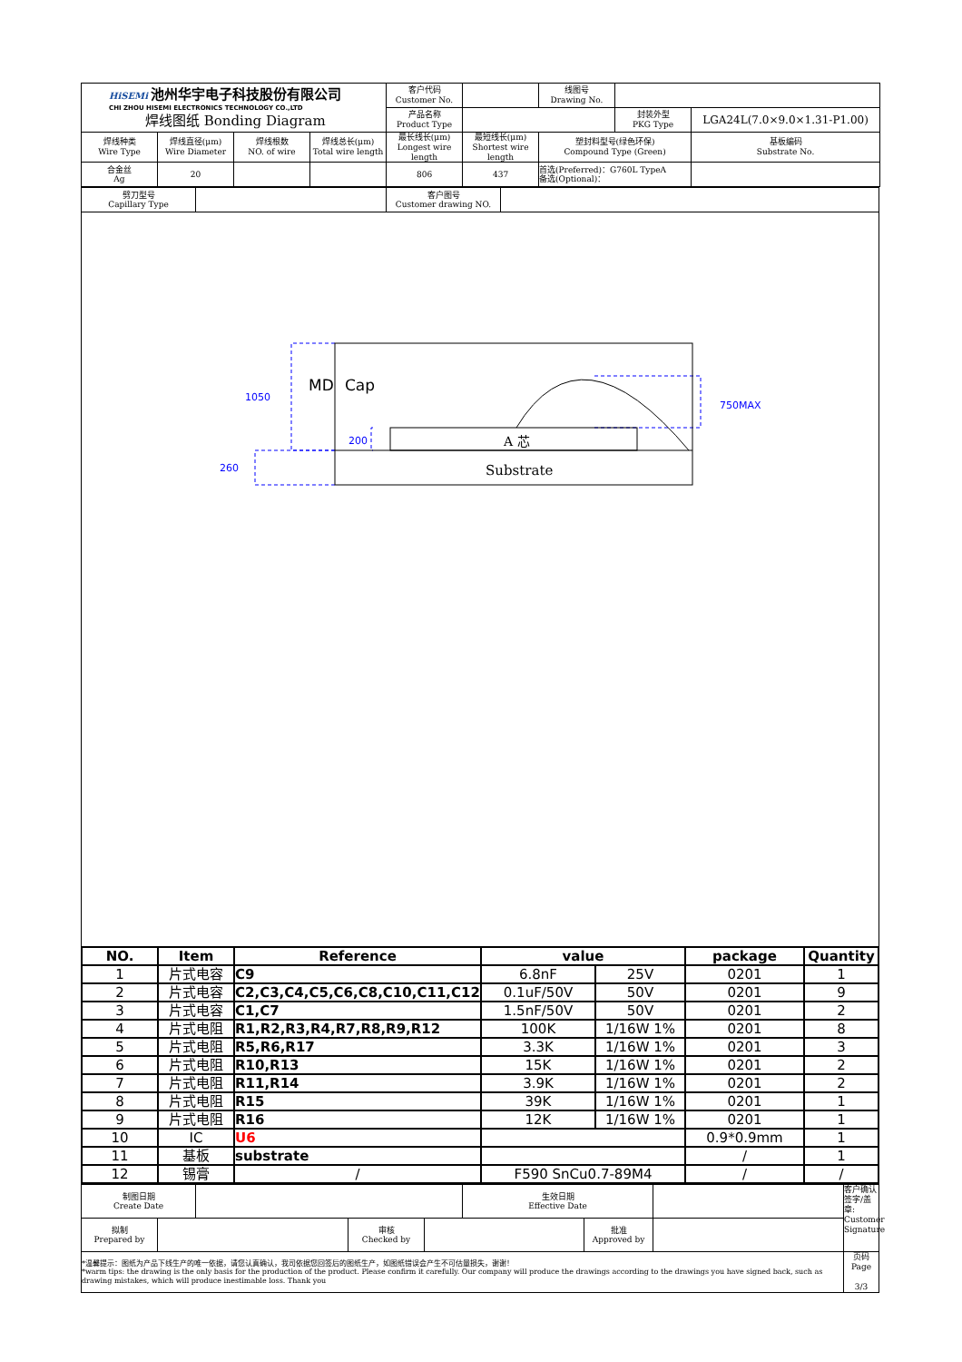| HiSEMi 池州华宇电子科技股份有限公司 CHI ZHOU HISEMI ELECTRONICS TECHNOLOGY CO.,LTD 焊线图纸 Bonding Diagram | | | | 客户代码 Customer No. | | 线图号 Drawing No. | | |
| | | | | 产品名称 Product Type | | | 封装外型 PKG Type | LGA24L(7.0×9.0×1.31-P1.00) |
| 焊线种类 Wire Type | 焊线直径(μm) Wire Diameter | 焊线根数 NO. of wire | 焊线总长(μm) Total wire length | 最长线长(μm) Longest wire length | 最短线长(μm) Shortest wire length | 塑封料型号(绿色环保) Compound Type (Green) | | 基板编码 Substrate No. |
| 合金丝 Ag | 20 | | | 806 | 437 | 首选(Preferred)：G760L TypeA 备选(Optional)： | | |
| 劈刀型号 Capillary Type | | 客户图号 Customer drawing NO. | |
1050
260
200
750MAX
MD
Cap
A 芯
Substrate
| NO. | Item | Reference | value | | package | Quantity |
| --- | --- | --- | --- | --- | --- | --- |
| 1 | 片式电容 | C9 | 6.8nF | 25V | 0201 | 1 |
| 2 | 片式电容 | C2,C3,C4,C5,C6,C8,C10,C11,C12 | 0.1uF/50V | 50V | 0201 | 9 |
| 3 | 片式电容 | C1,C7 | 1.5nF/50V | 50V | 0201 | 2 |
| 4 | 片式电阻 | R1,R2,R3,R4,R7,R8,R9,R12 | 100K | 1/16W 1% | 0201 | 8 |
| 5 | 片式电阻 | R5,R6,R17 | 3.3K | 1/16W 1% | 0201 | 3 |
| 6 | 片式电阻 | R10,R13 | 15K | 1/16W 1% | 0201 | 2 |
| 7 | 片式电阻 | R11,R14 | 3.9K | 1/16W 1% | 0201 | 2 |
| 8 | 片式电阻 | R15 | 39K | 1/16W 1% | 0201 | 1 |
| 9 | 片式电阻 | R16 | 12K | 1/16W 1% | 0201 | 1 |
| 10 | IC | U6 | | | 0.9*0.9mm | 1 |
| 11 | 基板 | substrate | | | / | 1 |
| 12 | 锡膏 | / | F590 SnCu0.7-89M4 | | / | / |
| 制图日期 Create Date | | | | | 生效日期 Effective Date | | | 客户确认签字/盖章: Customer Signature |
| 拟制 Prepared by | | | 审核 Checked by | | | 批准 Approved by | | |
| *温馨提示：图纸为产品下线生产的唯一依据，请您认真确认，我司依据您回签后的图纸生产，如图纸错误会产生不可估量损失，谢谢！ *warm tips: the drawing is the only basis for the production of the product. Please confirm it carefully. Our company will produce the drawings according to the drawings you have signed back, such as drawing mistakes, which will produce inestimable loss. Thank you | | | | | | | | 页码 Page 3/3 |